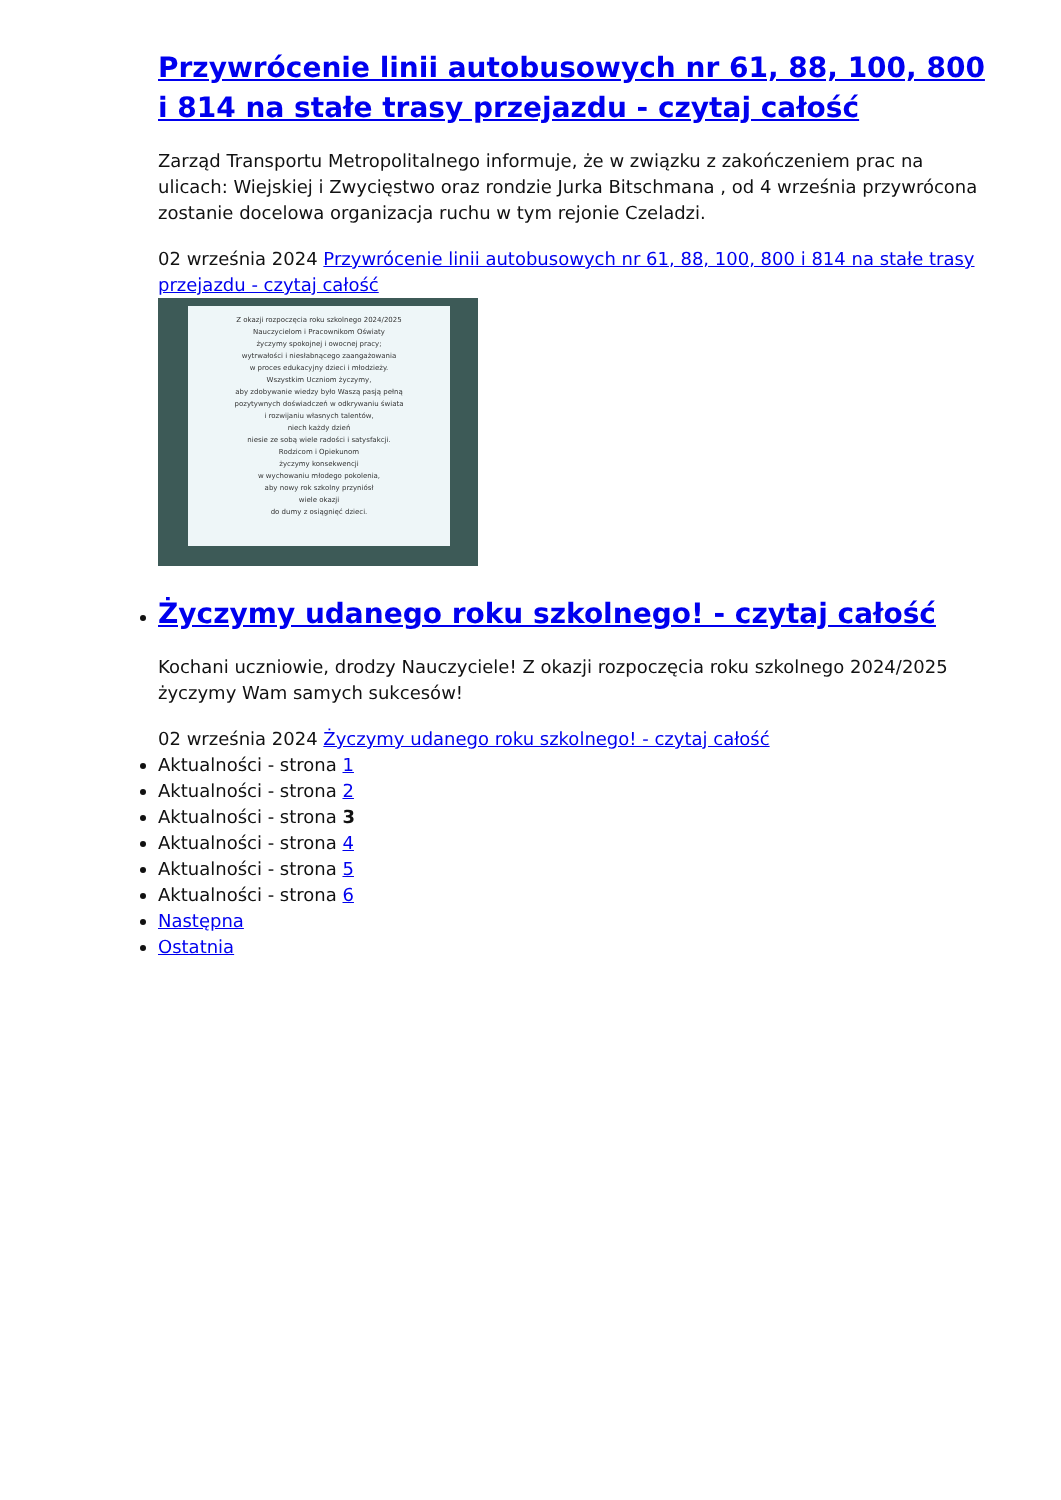Przywrócenie linii autobusowych nr 61, 88, 100, 800 i 814 na stałe trasy przejazdu - czytaj całość
Zarząd Transportu Metropolitalnego informuje, że w związku z zakończeniem prac na ulicach: Wiejskiej i Zwycięstwo oraz rondzie Jurka Bitschmana , od 4 września przywrócona zostanie docelowa organizacja ruchu w tym rejonie Czeladzi.
02 września 2024 Przywrócenie linii autobusowych nr 61, 88, 100, 800 i 814 na stałe trasy przejazdu - czytaj całość
Z okazji rozpoczęcia roku szkolnego 2024/2025
Nauczycielom i Pracownikom Oświaty
życzymy spokojnej i owocnej pracy;
wytrwałości i niesłabnącego zaangażowania
w proces edukacyjny dzieci i młodzieży.
Wszystkim Uczniom życzymy,
aby zdobywanie wiedzy było Waszą pasją pełną
pozytywnych doświadczeń w odkrywaniu świata
i rozwijaniu własnych talentów,
niech każdy dzień
niesie ze sobą wiele radości i satysfakcji.
Rodzicom i Opiekunom
życzymy konsekwencji
w wychowaniu młodego pokolenia,
aby nowy rok szkolny przyniósł
wiele okazji
do dumy z osiągnięć dzieci.
Życzymy udanego roku szkolnego! - czytaj całość
Kochani uczniowie, drodzy Nauczyciele! Z okazji rozpoczęcia roku szkolnego 2024/2025 życzymy Wam samych sukcesów!
02 września 2024 Życzymy udanego roku szkolnego! - czytaj całość
Aktualności - strona 1
Aktualności - strona 2
Aktualności - strona 3
Aktualności - strona 4
Aktualności - strona 5
Aktualności - strona 6
Następna
Ostatnia